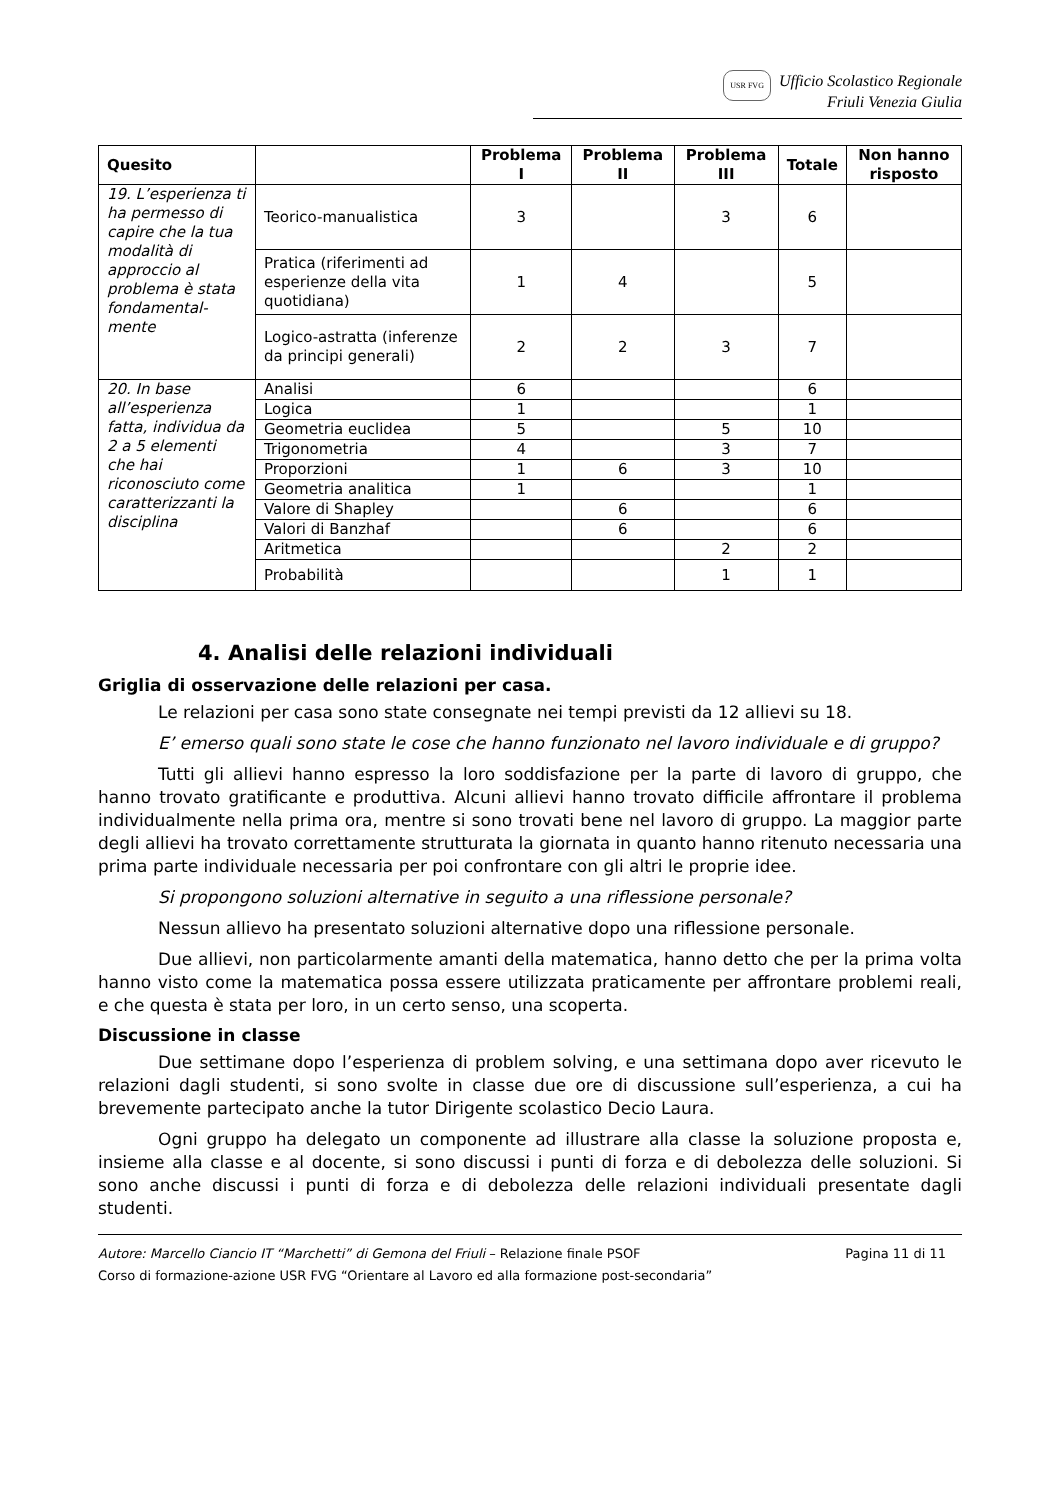USR FVG Ufficio Scolastico Regionale
Friuli Venezia Giulia
| Quesito | | Problema I | Problema II | Problema III | Totale | Non hanno risposto |
| --- | --- | --- | --- | --- | --- | --- |
| 19. L’esperienza ti ha permesso di capire che la tua modalità di approccio al problema è stata fondamental-mente | Teorico-manualistica | 3 | | 3 | 6 | |
| | Pratica (riferimenti ad esperienze della vita quotidiana) | 1 | 4 | | 5 | |
| | Logico-astratta (inferenze da principi generali) | 2 | 2 | 3 | 7 | |
| 20. In base all’esperienza fatta, individua da 2 a 5 elementi che hai riconosciuto come caratterizzanti la disciplina | Analisi | 6 | | | 6 | |
| | Logica | 1 | | | 1 | |
| | Geometria euclidea | 5 | | 5 | 10 | |
| | Trigonometria | 4 | | 3 | 7 | |
| | Proporzioni | 1 | 6 | 3 | 10 | |
| | Geometria analitica | 1 | | | 1 | |
| | Valore di Shapley | | 6 | | 6 | |
| | Valori di Banzhaf | | 6 | | 6 | |
| | Aritmetica | | | 2 | 2 | |
| | Probabilità | | | 1 | 1 | |
4. Analisi delle relazioni individuali
Griglia di osservazione delle relazioni per casa.
Le relazioni per casa sono state consegnate nei tempi previsti da 12 allievi su 18.
E’ emerso quali sono state le cose che hanno funzionato nel lavoro individuale e di gruppo?
Tutti gli allievi hanno espresso la loro soddisfazione per la parte di lavoro di gruppo, che hanno trovato gratificante e produttiva. Alcuni allievi hanno trovato difficile affrontare il problema individualmente nella prima ora, mentre si sono trovati bene nel lavoro di gruppo. La maggior parte degli allievi ha trovato correttamente strutturata la giornata in quanto hanno ritenuto necessaria una prima parte individuale necessaria per poi confrontare con gli altri le proprie idee.
Si propongono soluzioni alternative in seguito a una riflessione personale?
Nessun allievo ha presentato soluzioni alternative dopo una riflessione personale.
Due allievi, non particolarmente amanti della matematica, hanno detto che per la prima volta hanno visto come la matematica possa essere utilizzata praticamente per affrontare problemi reali, e che questa è stata per loro, in un certo senso, una scoperta.
Discussione in classe
Due settimane dopo l’esperienza di problem solving, e una settimana dopo aver ricevuto le relazioni dagli studenti, si sono svolte in classe due ore di discussione sull’esperienza, a cui ha brevemente partecipato anche la tutor Dirigente scolastico Decio Laura.
Ogni gruppo ha delegato un componente ad illustrare alla classe la soluzione proposta e, insieme alla classe e al docente, si sono discussi i punti di forza e di debolezza delle soluzioni. Si sono anche discussi i punti di forza e di debolezza delle relazioni individuali presentate dagli studenti.
Autore: Marcello Ciancio IT “Marchetti” di Gemona del Friuli – Relazione finale PSOF Pagina 11 di 11
Corso di formazione-azione USR FVG “Orientare al Lavoro ed alla formazione post-secondaria”